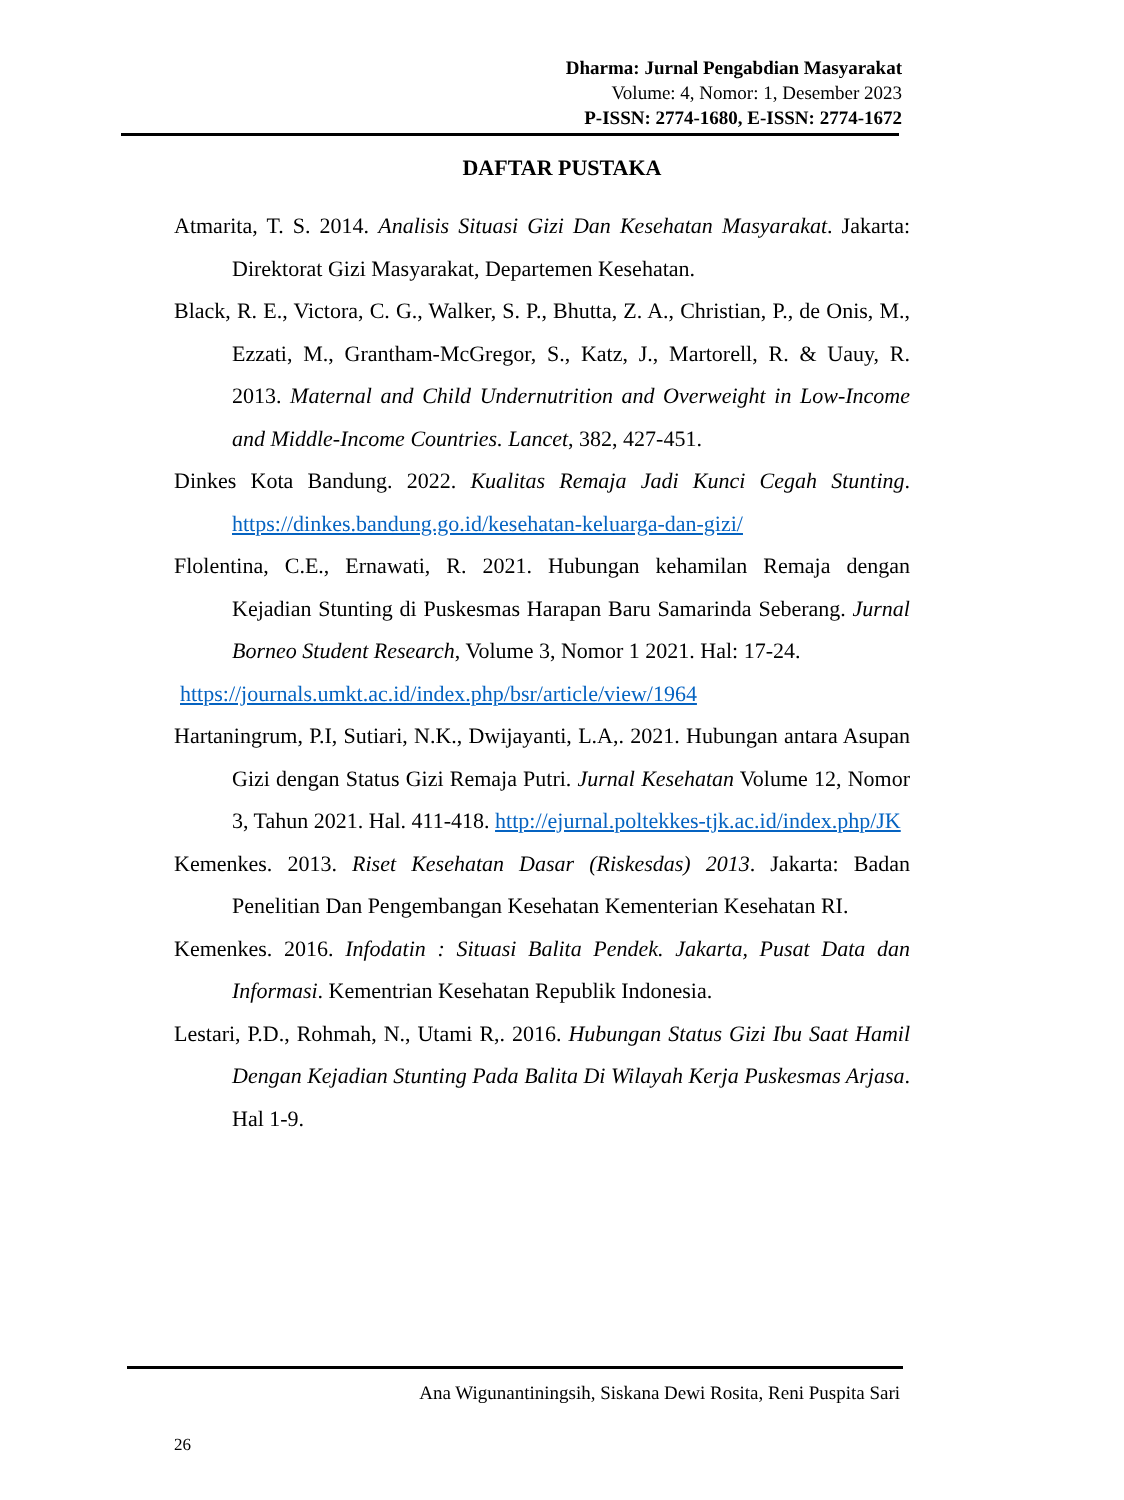Dharma: Jurnal Pengabdian Masyarakat
Volume: 4, Nomor: 1, Desember 2023
P-ISSN: 2774-1680, E-ISSN: 2774-1672
DAFTAR PUSTAKA
Atmarita, T. S. 2014. Analisis Situasi Gizi Dan Kesehatan Masyarakat. Jakarta: Direktorat Gizi Masyarakat, Departemen Kesehatan.
Black, R. E., Victora, C. G., Walker, S. P., Bhutta, Z. A., Christian, P., de Onis, M., Ezzati, M., Grantham-McGregor, S., Katz, J., Martorell, R. & Uauy, R. 2013. Maternal and Child Undernutrition and Overweight in Low-Income and Middle-Income Countries. Lancet, 382, 427-451.
Dinkes Kota Bandung. 2022. Kualitas Remaja Jadi Kunci Cegah Stunting. https://dinkes.bandung.go.id/kesehatan-keluarga-dan-gizi/
Flolentina, C.E., Ernawati, R. 2021. Hubungan kehamilan Remaja dengan Kejadian Stunting di Puskesmas Harapan Baru Samarinda Seberang. Jurnal Borneo Student Research, Volume 3, Nomor 1 2021. Hal: 17-24.
https://journals.umkt.ac.id/index.php/bsr/article/view/1964
Hartaningrum, P.I, Sutiari, N.K., Dwijayanti, L.A,. 2021. Hubungan antara Asupan Gizi dengan Status Gizi Remaja Putri. Jurnal Kesehatan Volume 12, Nomor 3, Tahun 2021. Hal. 411-418. http://ejurnal.poltekkes-tjk.ac.id/index.php/JK
Kemenkes. 2013. Riset Kesehatan Dasar (Riskesdas) 2013. Jakarta: Badan Penelitian Dan Pengembangan Kesehatan Kementerian Kesehatan RI.
Kemenkes. 2016. Infodatin : Situasi Balita Pendek. Jakarta, Pusat Data dan Informasi. Kementrian Kesehatan Republik Indonesia.
Lestari, P.D., Rohmah, N., Utami R,. 2016. Hubungan Status Gizi Ibu Saat Hamil Dengan Kejadian Stunting Pada Balita Di Wilayah Kerja Puskesmas Arjasa. Hal 1-9.
Ana Wigunantiningsih, Siskana Dewi Rosita, Reni Puspita Sari
26